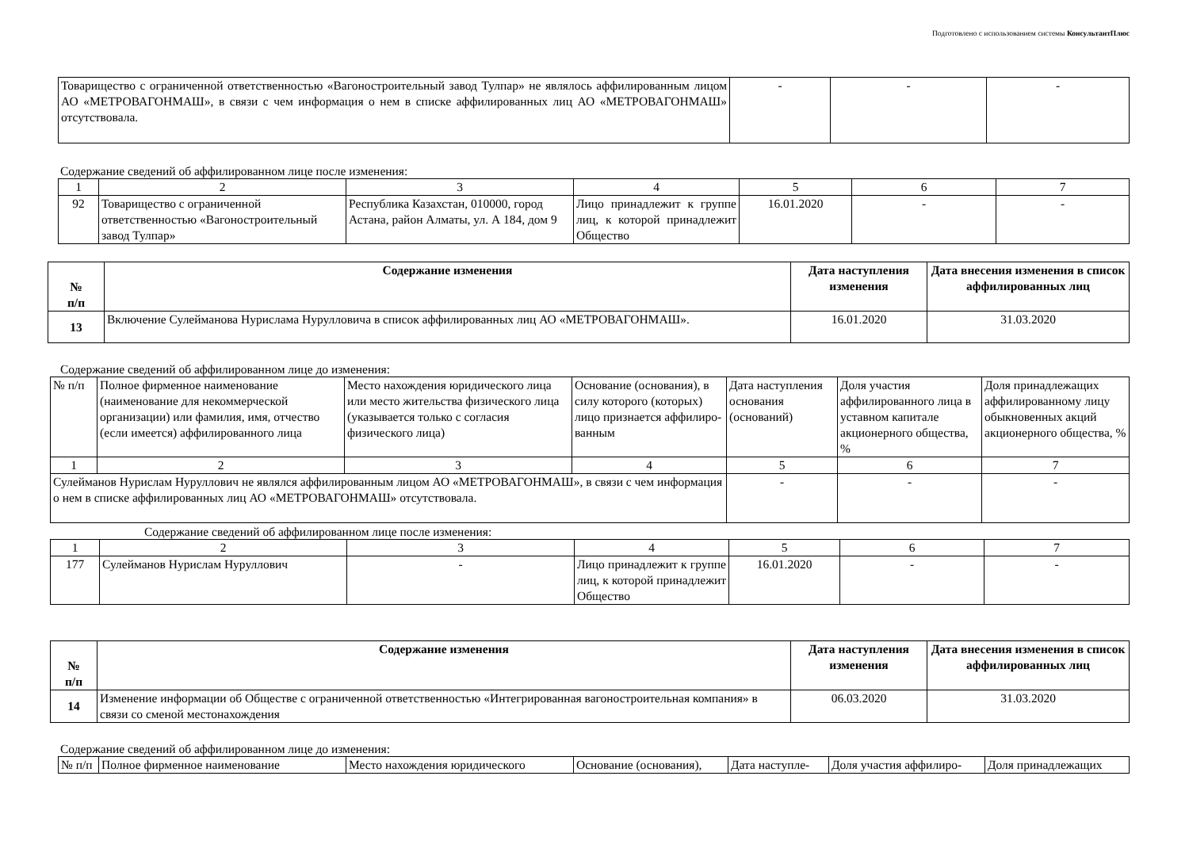Подготовлено с использованием системы КонсультантПлюс
| Товарищество с ограниченной ответственностью «Вагоностроительный завод Тулпар» не являлось аффилированным лицом АО «МЕТРОВАГОНМАШ», в связи с чем информация о нем в списке аффилированных лиц АО «МЕТРОВАГОНМАШ» отсутствовала. | - | - | - |
Содержание сведений об аффилированном лице после изменения:
| 1 | 2 | 3 | 4 | 5 | 6 | 7 |
| 92 | Товарищество с ограниченной ответственностью «Вагоностроительный завод Тулпар» | Республика Казахстан, 010000, город Астана, район Алматы, ул. А 184, дом 9 | Лицо принадлежит к группе лиц, к которой принадлежит Общество | 16.01.2020 | - | - |
| № п/п | Содержание изменения | Дата наступления изменения | Дата внесения изменения в список аффилированных лиц |
| --- | --- | --- | --- |
| 13 | Включение Сулейманова Нурислама Нурулловича в список аффилированных лиц АО «МЕТРОВАГОНМАШ». | 16.01.2020 | 31.03.2020 |
Содержание сведений об аффилированном лице до изменения:
| № п/п | Полное фирменное наименование (наименование для некоммерческой организации) или фамилия, имя, отчество (если имеется) аффилированного лица | Место нахождения юридического лица или место жительства физического лица (указывается только с согласия физического лица) | Основание (основания), в силу которого (которых) лицо признается аффилиро-ванным | Дата наступления основания (оснований) | Доля участия аффилированного лица в уставном капитале акционерного общества, % | Доля принадлежащих аффилированному лицу обыкновенных акций акционерного общества, % |
| 1 | 2 | 3 | 4 | 5 | 6 | 7 |
| Сулейманов Нурислам Нуруллович не являлся аффилированным лицом АО «МЕТРОВАГОНМАШ», в связи с чем информация о нем в списке аффилированных лиц АО «МЕТРОВАГОНМАШ» отсутствовала. | | | | - | - | - |
Содержание сведений об аффилированном лице после изменения:
| 1 | 2 | 3 | 4 | 5 | 6 | 7 |
| 177 | Сулейманов Нурислам Нуруллович | - | Лицо принадлежит к группе лиц, к которой принадлежит Общество | 16.01.2020 | - | - |
| № п/п | Содержание изменения | Дата наступления изменения | Дата внесения изменения в список аффилированных лиц |
| --- | --- | --- | --- |
| 14 | Изменение информации об Обществе с ограниченной ответственностью «Интегрированная вагоностроительная компания» в связи со сменой местонахождения | 06.03.2020 | 31.03.2020 |
Содержание сведений об аффилированном лице до изменения:
| № п/п | Полное фирменное наименование | Место нахождения юридического | Основание (основания), | Дата наступле- | Доля участия аффилиро- | Доля принадлежащих |